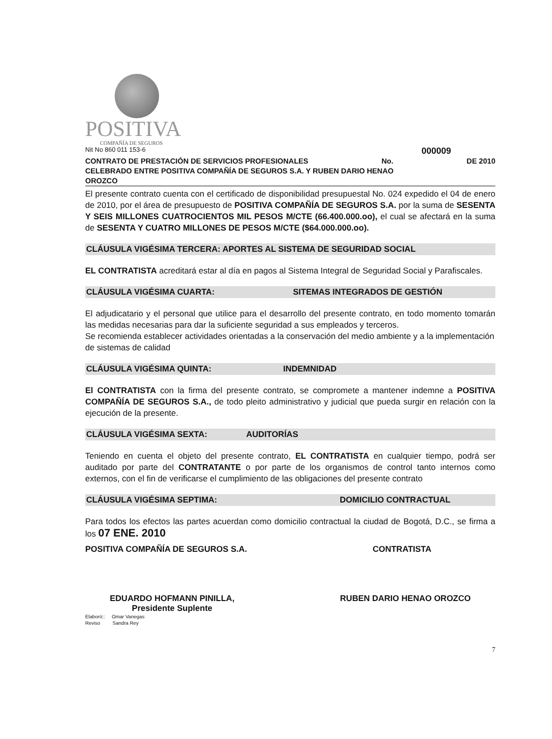POSITIVA
COMPAÑÍA DE SEGUROS
Nit No 860 011 153-6 000009
CONTRATO DE PRESTACIÓN DE SERVICIOS PROFESIONALES No. DE 2010
CELEBRADO ENTRE POSITIVA COMPAÑÍA DE SEGUROS S.A. Y RUBEN DARIO HENAO
OROZCO
El presente contrato cuenta con el certificado de disponibilidad presupuestal No. 024 expedido el 04 de enero de 2010, por el área de presupuesto de POSITIVA COMPAÑÍA DE SEGUROS S.A. por la suma de SESENTA Y SEIS MILLONES CUATROCIENTOS MIL PESOS M/CTE (66.400.000.oo), el cual se afectará en la suma de SESENTA Y CUATRO MILLONES DE PESOS M/CTE ($64.000.000.oo).
CLÁUSULA VIGÉSIMA TERCERA: APORTES AL SISTEMA DE SEGURIDAD SOCIAL
EL CONTRATISTA acreditará estar al día en pagos al Sistema Integral de Seguridad Social y Parafiscales.
CLÁUSULA VIGÉSIMA CUARTA: SITEMAS INTEGRADOS DE GESTIÓN
El adjudicatario y el personal que utilice para el desarrollo del presente contrato, en todo momento tomarán las medidas necesarias para dar la suficiente seguridad a sus empleados y terceros.
Se recomienda establecer actividades orientadas a la conservación del medio ambiente y a la implementación de sistemas de calidad
CLÁUSULA VIGÉSIMA QUINTA: INDEMNIDAD
El CONTRATISTA con la firma del presente contrato, se compromete a mantener indemne a POSITIVA COMPAÑÍA DE SEGUROS S.A., de todo pleito administrativo y judicial que pueda surgir en relación con la ejecución de la presente.
CLÁUSULA VIGÉSIMA SEXTA: AUDITORÍAS
Teniendo en cuenta el objeto del presente contrato, EL CONTRATISTA en cualquier tiempo, podrá ser auditado por parte del CONTRATANTE o por parte de los organismos de control tanto internos como externos, con el fin de verificarse el cumplimiento de las obligaciones del presente contrato
CLÁUSULA VIGÉSIMA SEPTIMA: DOMICILIO CONTRACTUAL
Para todos los efectos las partes acuerdan como domicilio contractual la ciudad de Bogotá, D.C., se firma a los 07 ENE. 2010
POSITIVA COMPAÑÍA DE SEGUROS S.A. CONTRATISTA
EDUARDO HOFMANN PINILLA,
Presidente Suplente RUBEN DARIO HENAO OROZCO
Elaboró:: Omar Vanegas
Reviso Sandra Rey
7